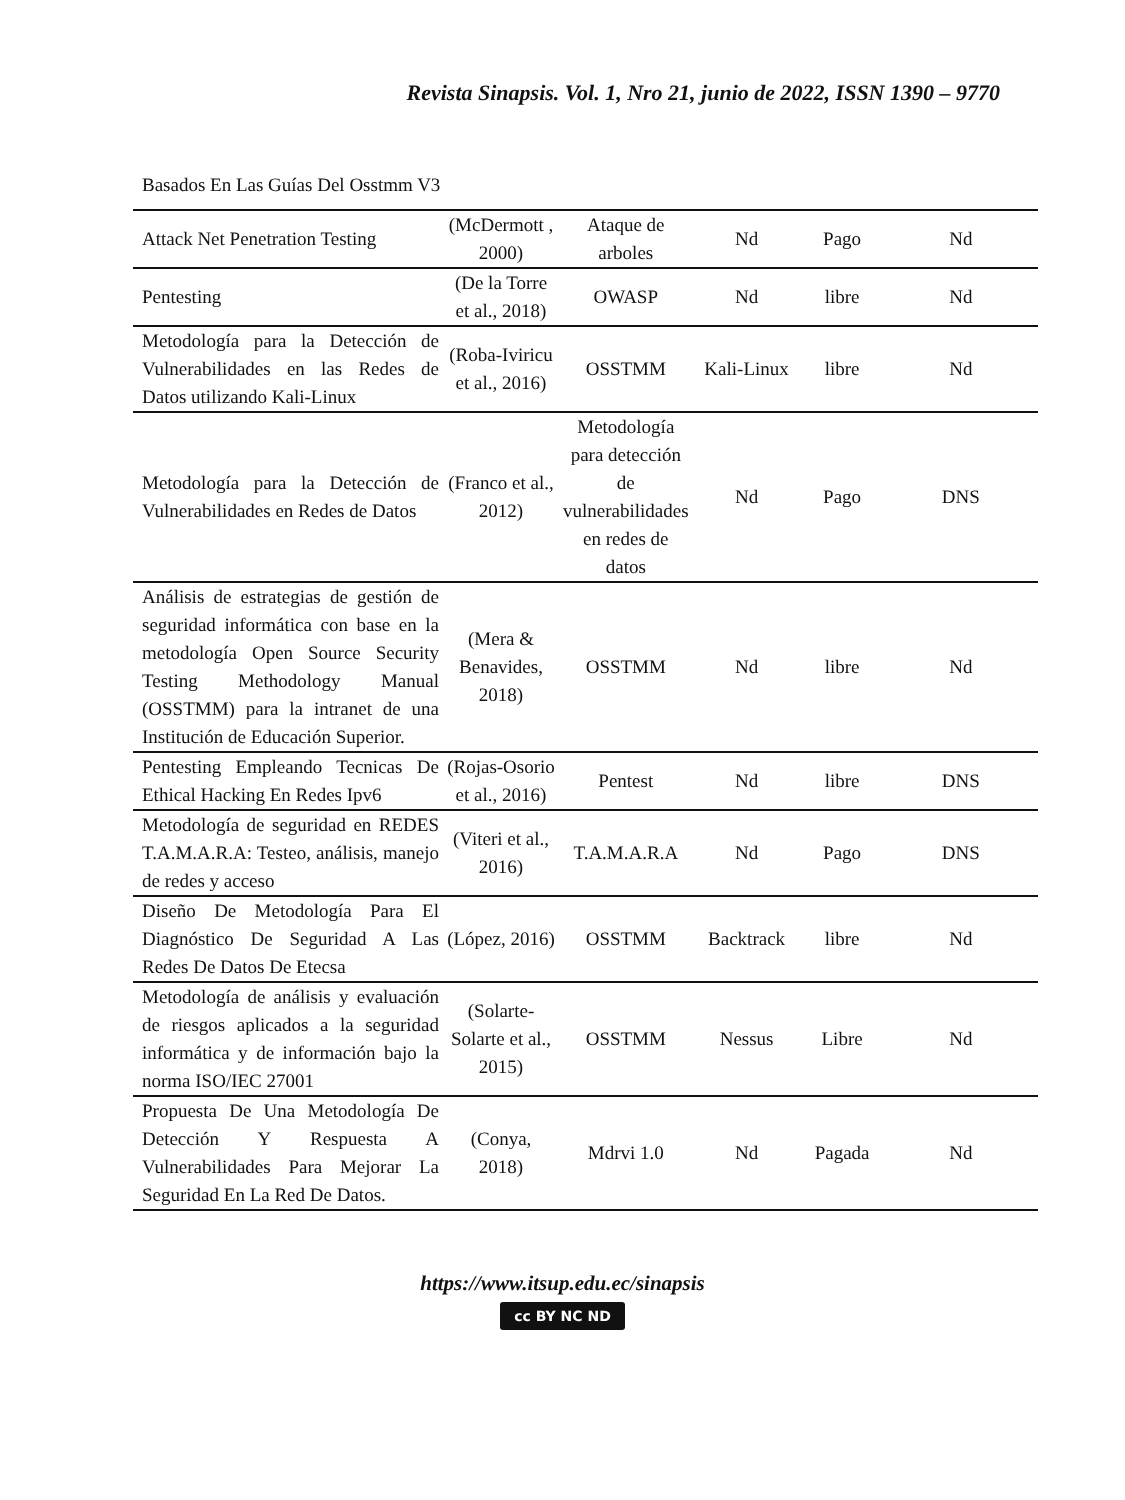Revista Sinapsis. Vol. 1, Nro 21, junio de 2022, ISSN 1390 – 9770
Basados En Las Guías Del Osstmm V3
| Attack Net Penetration Testing | (McDermott , 2000) | Ataque de arboles | Nd | Pago | Nd |
| Pentesting | (De la Torre et al., 2018) | OWASP | Nd | libre | Nd |
| Metodología para la Detección de Vulnerabilidades en las Redes de Datos utilizando Kali-Linux | (Roba-Iviricu et al., 2016) | OSSTMM | Kali-Linux | libre | Nd |
| Metodología para la Detección de Vulnerabilidades en Redes de Datos | (Franco et al., 2012) | Metodología para detección de vulnerabilidades en redes de datos | Nd | Pago | DNS |
| Análisis de estrategias de gestión de seguridad informática con base en la metodología Open Source Security Testing Methodology Manual (OSSTMM) para la intranet de una Institución de Educación Superior. | (Mera & Benavides, 2018) | OSSTMM | Nd | libre | Nd |
| Pentesting Empleando Tecnicas De Ethical Hacking En Redes Ipv6 | (Rojas-Osorio et al., 2016) | Pentest | Nd | libre | DNS |
| Metodología de seguridad en REDES T.A.M.A.R.A: Testeo, análisis, manejo de redes y acceso | (Viteri et al., 2016) | T.A.M.A.R.A | Nd | Pago | DNS |
| Diseño De Metodología Para El Diagnóstico De Seguridad A Las Redes De Datos De Etecsa | (López, 2016) | OSSTMM | Backtrack | libre | Nd |
| Metodología de análisis y evaluación de riesgos aplicados a la seguridad informática y de información bajo la norma ISO/IEC 27001 | (Solarte-Solarte et al., 2015) | OSSTMM | Nessus | Libre | Nd |
| Propuesta De Una Metodología De Detección Y Respuesta A Vulnerabilidades Para Mejorar La Seguridad En La Red De Datos. | (Conya, 2018) | Mdrvi 1.0 | Nd | Pagada | Nd |
https://www.itsup.edu.ec/sinapsis
cc BY NC ND